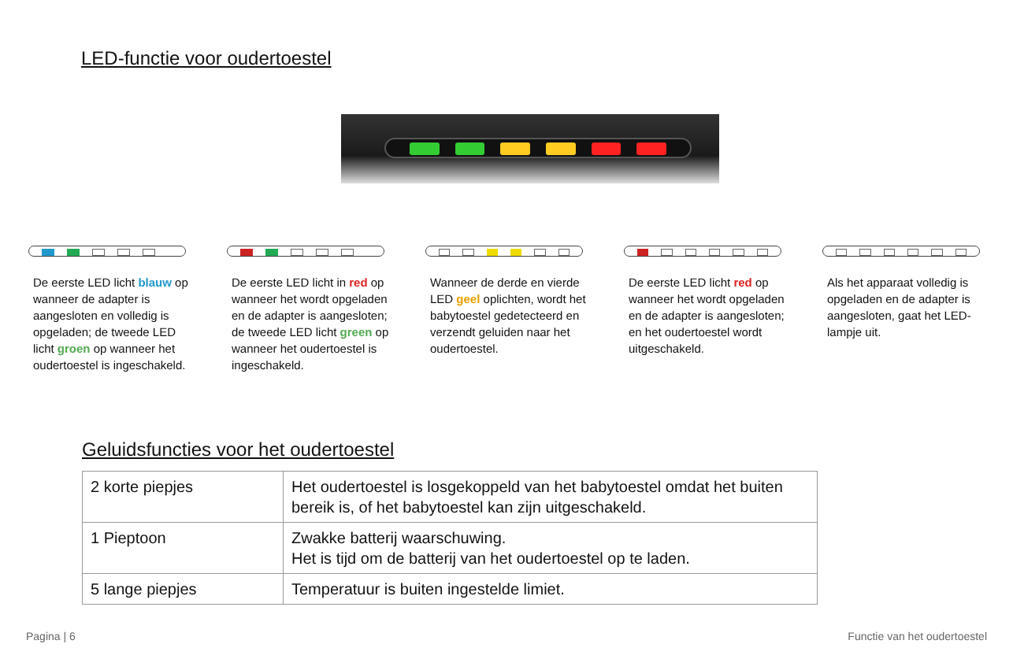LED-functie voor oudertoestel
De eerste LED licht blauw op wanneer de adapter is aangesloten en volledig is opgeladen; de tweede LED licht groen op wanneer het oudertoestel is ingeschakeld.
De eerste LED licht in red op wanneer het wordt opgeladen en de adapter is aangesloten; de tweede LED licht green op wanneer het oudertoestel is ingeschakeld.
Wanneer de derde en vierde LED geel oplichten, wordt het babytoestel gedetecteerd en verzendt geluiden naar het oudertoestel.
De eerste LED licht red op wanneer het wordt opgeladen en de adapter is aangesloten; en het oudertoestel wordt uitgeschakeld.
Als het apparaat volledig is opgeladen en de adapter is aangesloten, gaat het LED-lampje uit.
Geluidsfuncties voor het oudertoestel
| 2 korte piepjes | Het oudertoestel is losgekoppeld van het babytoestel omdat het buiten bereik is, of het babytoestel kan zijn uitgeschakeld. |
| 1 Pieptoon | Zwakke batterij waarschuwing. Het is tijd om de batterij van het oudertoestel op te laden. |
| 5 lange piepjes | Temperatuur is buiten ingestelde limiet. |
Pagina | 6 Functie van het oudertoestel